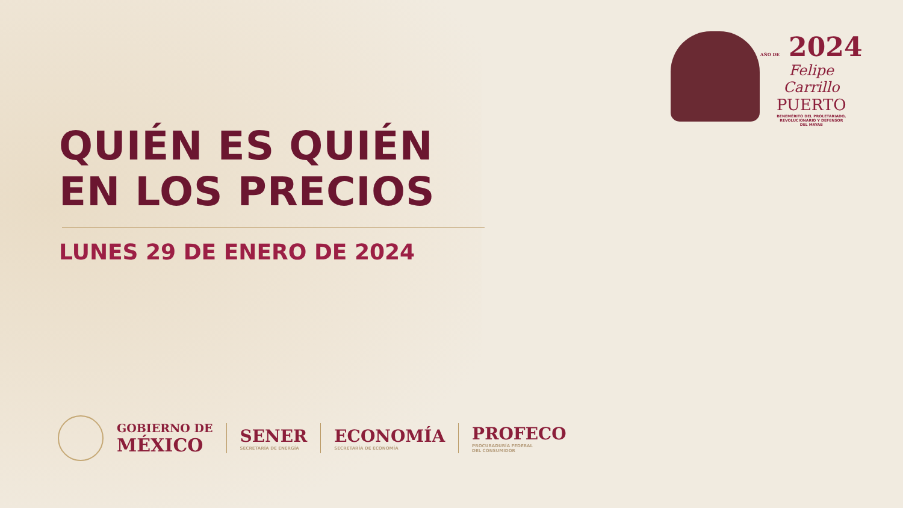AÑO DE 2024
Felipe Carrillo
PUERTO
BENEMÉRITO DEL PROLETARIADO,
REVOLUCIONARIO Y DEFENSOR
DEL MAYAB
QUIÉN ES QUIÉN
EN LOS PRECIOS
LUNES 29 DE ENERO DE 2024
GOBIERNO DE
MÉXICO
SENER
SECRETARÍA DE ENERGÍA
ECONOMÍA
SECRETARÍA DE ECONOMÍA
PROFECO
PROCURADURÍA FEDERAL
DEL CONSUMIDOR